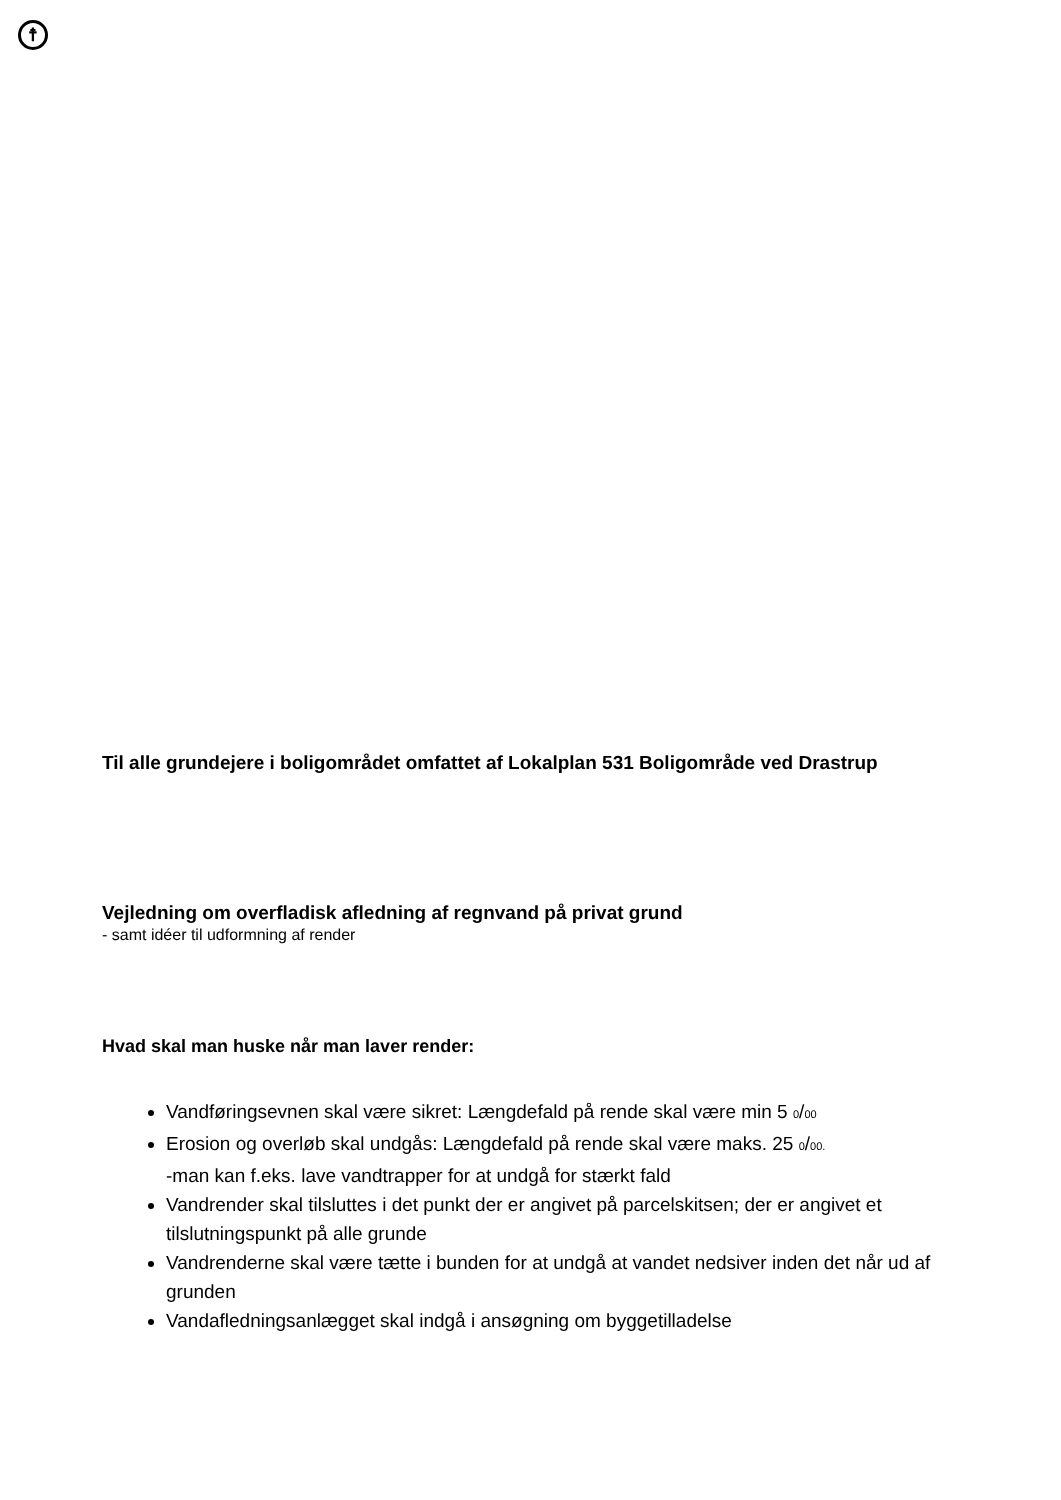☨
Til alle grundejere i boligområdet omfattet af Lokalplan 531 Boligområde ved Drastrup
Vejledning om overfladisk afledning af regnvand på privat grund
- samt idéer til udformning af render
Hvad skal man huske når man laver render:
Vandføringsevnen skal være sikret: Længdefald på rende skal være min 5 0/00
Erosion og overløb skal undgås: Længdefald på rende skal være maks. 25 0/00.
-man kan f.eks. lave vandtrapper for at undgå for stærkt fald
Vandrender skal tilsluttes i det punkt der er angivet på parcelskitsen; der er angivet et tilslutningspunkt på alle grunde
Vandrenderne skal være tætte i bunden for at undgå at vandet nedsiver inden det når ud af grunden
Vandafledningsanlægget skal indgå i ansøgning om byggetilladelse